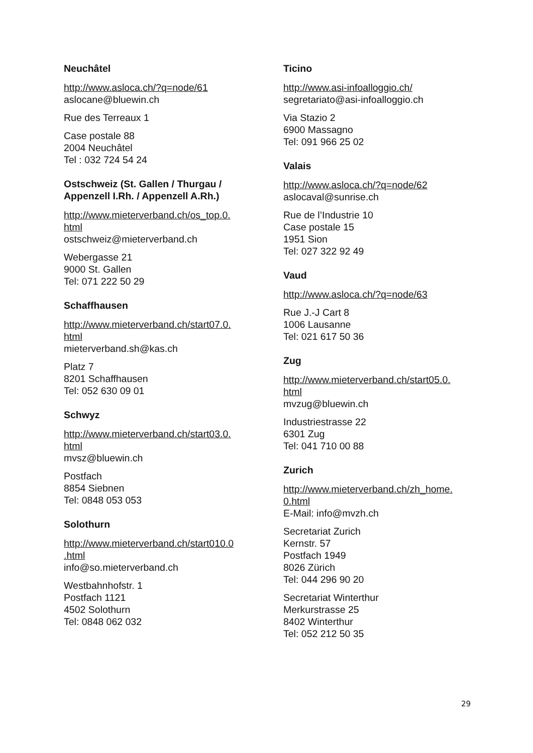Neuchâtel
http://www.asloca.ch/?q=node/61
aslocane@bluewin.ch
Rue des Terreaux 1
Case postale 88
2004 Neuchâtel
Tel : 032 724 54 24
Ostschweiz (St. Gallen / Thurgau / Appenzell I.Rh. / Appenzell A.Rh.)
http://www.mieterverband.ch/os_top.0.
html
ostschweiz@mieterverband.ch
Webergasse 21
9000 St. Gallen
Tel: 071 222 50 29
Schaffhausen
http://www.mieterverband.ch/start07.0.
html
mieterverband.sh@kas.ch
Platz 7
8201 Schaffhausen
Tel: 052 630 09 01
Schwyz
http://www.mieterverband.ch/start03.0.
html
mvsz@bluewin.ch
Postfach
8854 Siebnen
Tel: 0848 053 053
Solothurn
http://www.mieterverband.ch/start010.0
.html
info@so.mieterverband.ch
Westbahnhofstr. 1
Postfach 1121
4502 Solothurn
Tel: 0848 062 032
Ticino
http://www.asi-infoalloggio.ch/
segretariato@asi-infoalloggio.ch
Via Stazio 2
6900 Massagno
Tel: 091 966 25 02
Valais
http://www.asloca.ch/?q=node/62
aslocaval@sunrise.ch
Rue de l’Industrie 10
Case postale 15
1951 Sion
Tel: 027 322 92 49
Vaud
http://www.asloca.ch/?q=node/63
Rue J.-J Cart 8
1006 Lausanne
Tel: 021 617 50 36
Zug
http://www.mieterverband.ch/start05.0.
html
mvzug@bluewin.ch
Industriestrasse 22
6301 Zug
Tel: 041 710 00 88
Zurich
http://www.mieterverband.ch/zh_home.
0.html
E-Mail: info@mvzh.ch
Secretariat Zurich
Kernstr. 57
Postfach 1949
8026 Zürich
Tel: 044 296 90 20
Secretariat Winterthur
Merkurstrasse 25
8402 Winterthur
Tel: 052 212 50 35
29